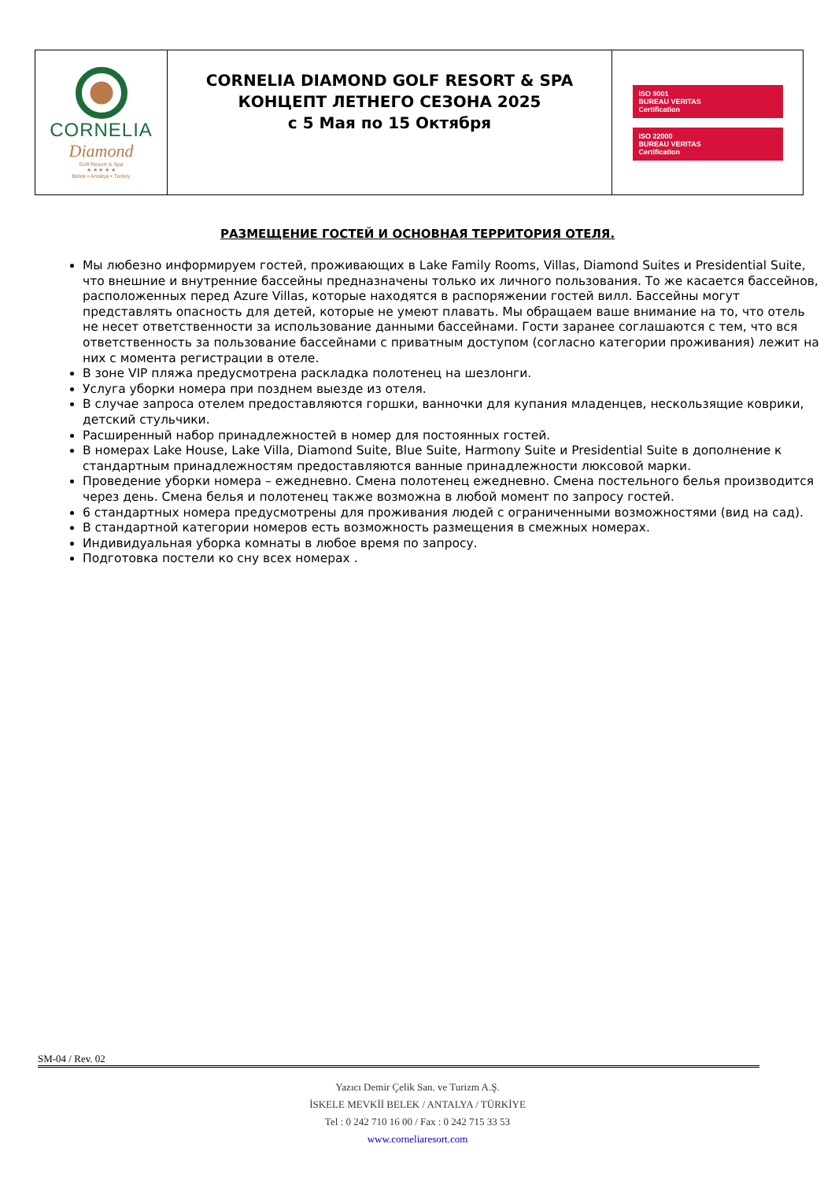| CORNELIA Diamond Golf Resort & Spa ★ ★ ★ ★ ★ Belek • Antalya • Turkey | CORNELIA DIAMOND GOLF RESORT & SPA КОНЦЕПТ ЛЕТНЕГО СЕЗОНА 2025 с 5 Мая по 15 Октября | ISO 9001 BUREAU VERITAS Certification ISO 22000 BUREAU VERITAS Certification |
РАЗМЕЩЕНИЕ ГОСТЕЙ И ОСНОВНАЯ ТЕРРИТОРИЯ ОТЕЛЯ.
Мы любезно информируем гостей, проживающих в Lake Family Rooms, Villas, Diamond Suites и Presidential Suite, что внешние и внутренние бассейны предназначены только их личного пользования. То же касается бассейнов, расположенных перед Azure Villas, которые находятся в распоряжении гостей вилл. Бассейны могут представлять опасность для детей, которые не умеют плавать. Мы обращаем ваше внимание на то, что отель не несет ответственности за использование данными бассейнами. Гости заранее соглашаются с тем, что вся ответственность за пользование бассейнами с приватным доступом (согласно категории проживания) лежит на них с момента регистрации в отеле.
В зоне VIP пляжа предусмотрена раскладка полотенец на шезлонги.
Услуга уборки номера при позднем выезде из отеля.
В случае запроса отелем предоставляются горшки, ванночки для купания младенцев, нескользящие коврики, детский стульчики.
Расширенный набор принадлежностей в номер для постоянных гостей.
В номерах Lake House, Lake Villa, Diamond Suite, Blue Suite, Harmony Suite и Presidential Suite в дополнение к стандартным принадлежностям предоставляются ванные принадлежности люксовой марки.
Проведение уборки номера – ежедневно. Смена полотенец ежедневно. Смена постельного белья производится через день. Смена белья и полотенец также возможна в любой момент по запросу гостей.
6 стандартных номера предусмотрены для проживания людей с ограниченными возможностями (вид на сад).
В стандартной категории номеров есть возможность размещения в смежных номерах.
Индивидуальная уборка комнаты в любое время по запросу.
Подготовка постели ко сну всех номерах .
SM-04 / Rev. 02
Yazıcı Demir Çelik San. ve Turizm A.Ş.
İSKELE MEVKİİ BELEK / ANTALYA / TÜRKİYE
Tel : 0 242 710 16 00 / Fax : 0 242 715 33 53
www.corneliaresort.com